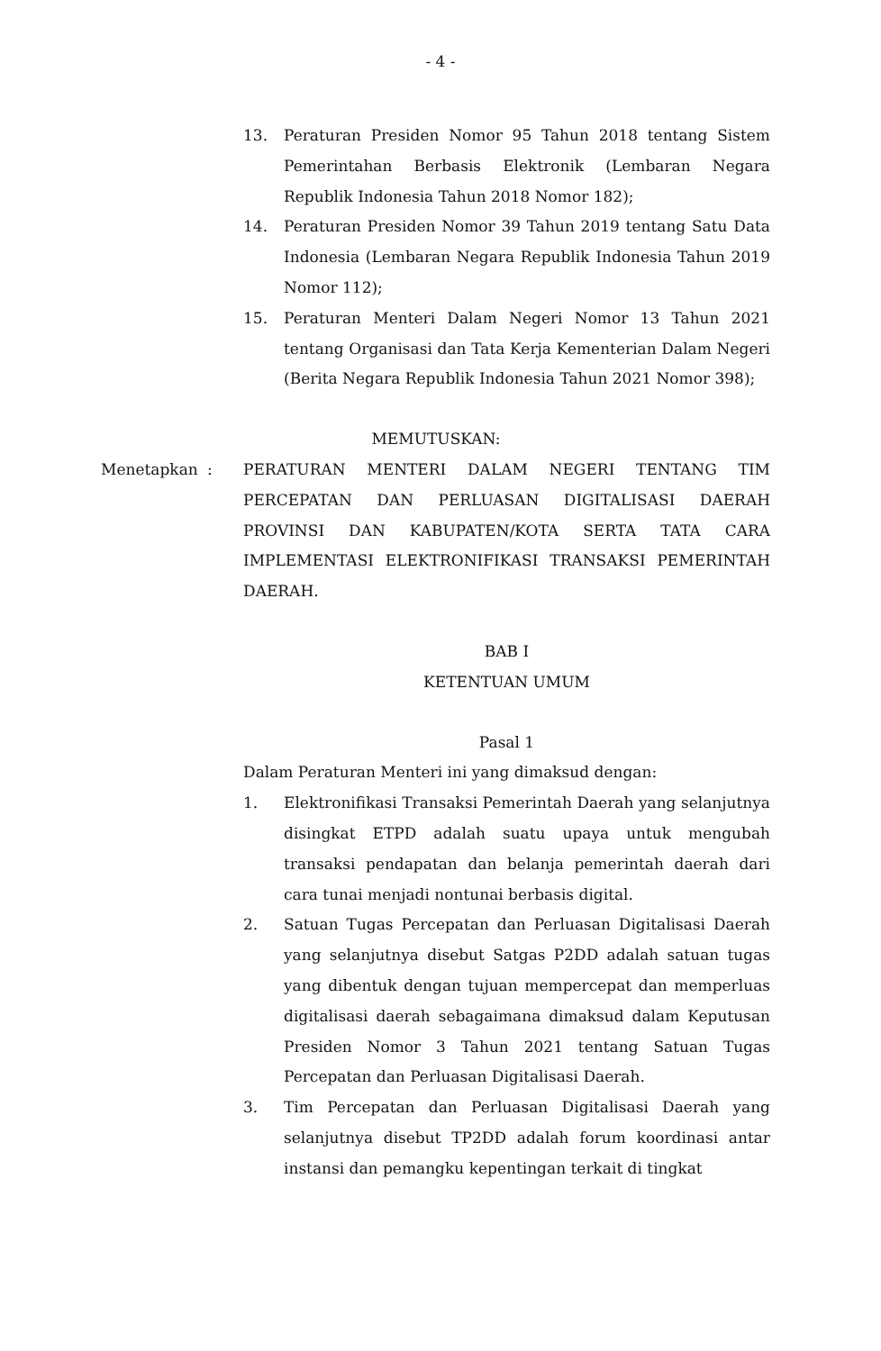- 4 -
13. Peraturan Presiden Nomor 95 Tahun 2018 tentang Sistem Pemerintahan Berbasis Elektronik (Lembaran Negara Republik Indonesia Tahun 2018 Nomor 182);
14. Peraturan Presiden Nomor 39 Tahun 2019 tentang Satu Data Indonesia (Lembaran Negara Republik Indonesia Tahun 2019 Nomor 112);
15. Peraturan Menteri Dalam Negeri Nomor 13 Tahun 2021 tentang Organisasi dan Tata Kerja Kementerian Dalam Negeri (Berita Negara Republik Indonesia Tahun 2021 Nomor 398);
MEMUTUSKAN:
Menetapkan : PERATURAN MENTERI DALAM NEGERI TENTANG TIM PERCEPATAN DAN PERLUASAN DIGITALISASI DAERAH PROVINSI DAN KABUPATEN/KOTA SERTA TATA CARA IMPLEMENTASI ELEKTRONIFIKASI TRANSAKSI PEMERINTAH DAERAH.
BAB I
KETENTUAN UMUM
Pasal 1
Dalam Peraturan Menteri ini yang dimaksud dengan:
1. Elektronifikasi Transaksi Pemerintah Daerah yang selanjutnya disingkat ETPD adalah suatu upaya untuk mengubah transaksi pendapatan dan belanja pemerintah daerah dari cara tunai menjadi nontunai berbasis digital.
2. Satuan Tugas Percepatan dan Perluasan Digitalisasi Daerah yang selanjutnya disebut Satgas P2DD adalah satuan tugas yang dibentuk dengan tujuan mempercepat dan memperluas digitalisasi daerah sebagaimana dimaksud dalam Keputusan Presiden Nomor 3 Tahun 2021 tentang Satuan Tugas Percepatan dan Perluasan Digitalisasi Daerah.
3. Tim Percepatan dan Perluasan Digitalisasi Daerah yang selanjutnya disebut TP2DD adalah forum koordinasi antar instansi dan pemangku kepentingan terkait di tingkat